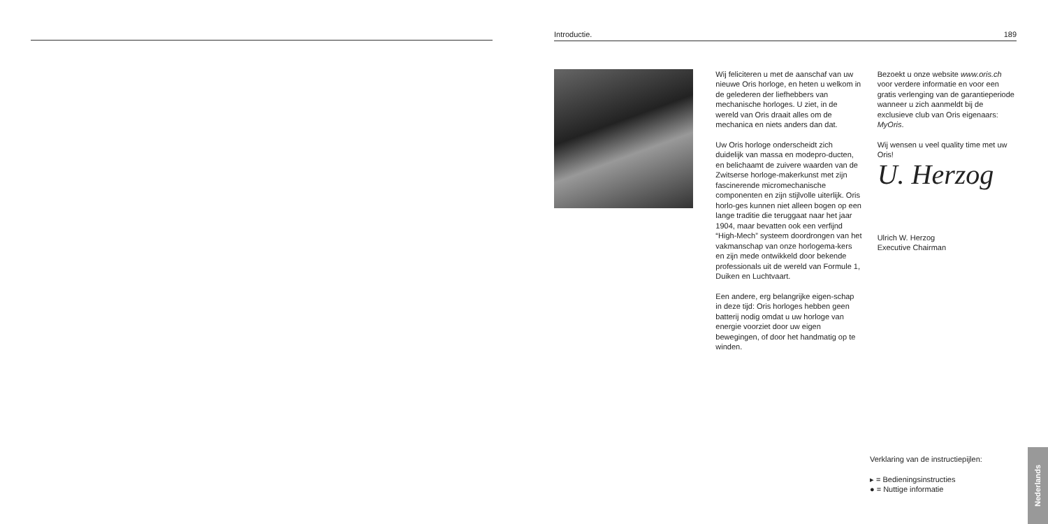Introductie. 189
Wij feliciteren u met de aanschaf van uw nieuwe Oris horloge, en heten u welkom in de gelederen der liefhebbers van mechanische horloges. U ziet, in de wereld van Oris draait alles om de mechanica en niets anders dan dat.
Uw Oris horloge onderscheidt zich duidelijk van massa en modepro-ducten, en belichaamt de zuivere waarden van de Zwitserse horloge-makerkunst met zijn fascinerende micromechanische componenten en zijn stijlvolle uiterlijk. Oris horlo-ges kunnen niet alleen bogen op een lange traditie die teruggaat naar het jaar 1904, maar bevatten ook een verfijnd “High-Mech” systeem doordrongen van het vakmanschap van onze horlogema-kers en zijn mede ontwikkeld door bekende professionals uit de wereld van Formule 1, Duiken en Luchtvaart.
Een andere, erg belangrijke eigen-schap in deze tijd: Oris horloges hebben geen batterij nodig omdat u uw horloge van energie voorziet door uw eigen bewegingen, of door het handmatig op te winden.
Bezoekt u onze website www.oris.ch voor verdere informatie en voor een gratis verlenging van de garantieperiode wanneer u zich aanmeldt bij de exclusieve club van Oris eigenaars: MyOris.
Wij wensen u veel quality time met uw Oris!
U. Herzog
Ulrich W. Herzog
Executive Chairman
Verklaring van de instructiepijlen:
▸ = Bedieningsinstructies
● = Nuttige informatie
Nederlands